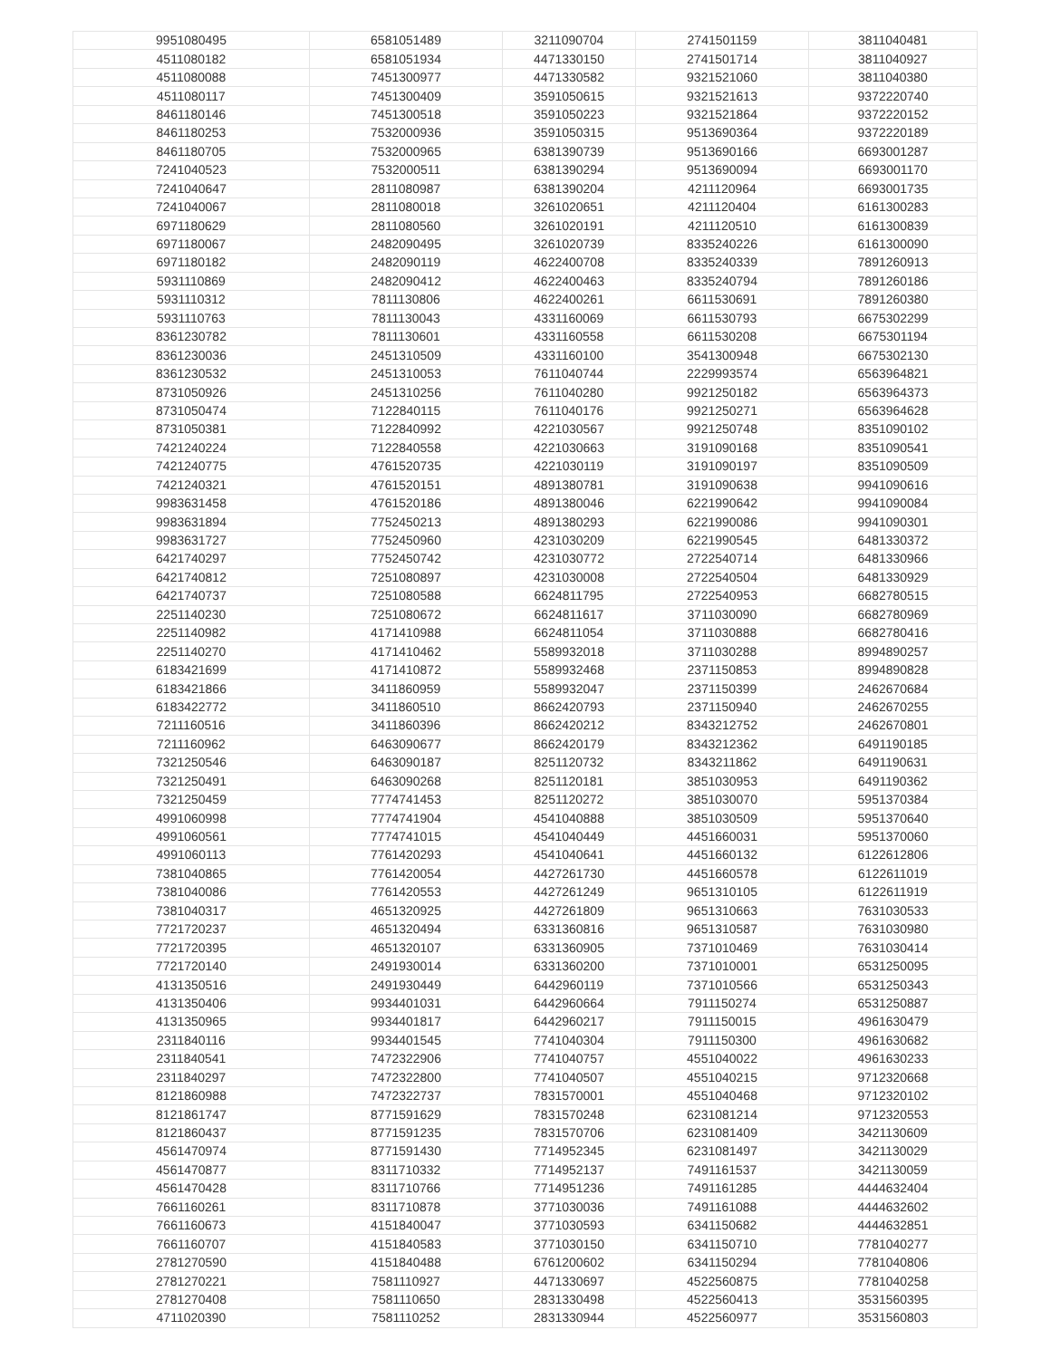| 9951080495 | 6581051489 | 3211090704 | 2741501159 | 3811040481 |
| 4511080182 | 6581051934 | 4471330150 | 2741501714 | 3811040927 |
| 4511080088 | 7451300977 | 4471330582 | 9321521060 | 3811040380 |
| 4511080117 | 7451300409 | 3591050615 | 9321521613 | 9372220740 |
| 8461180146 | 7451300518 | 3591050223 | 9321521864 | 9372220152 |
| 8461180253 | 7532000936 | 3591050315 | 9513690364 | 9372220189 |
| 8461180705 | 7532000965 | 6381390739 | 9513690166 | 6693001287 |
| 7241040523 | 7532000511 | 6381390294 | 9513690094 | 6693001170 |
| 7241040647 | 2811080987 | 6381390204 | 4211120964 | 6693001735 |
| 7241040067 | 2811080018 | 3261020651 | 4211120404 | 6161300283 |
| 6971180629 | 2811080560 | 3261020191 | 4211120510 | 6161300839 |
| 6971180067 | 2482090495 | 3261020739 | 8335240226 | 6161300090 |
| 6971180182 | 2482090119 | 4622400708 | 8335240339 | 7891260913 |
| 5931110869 | 2482090412 | 4622400463 | 8335240794 | 7891260186 |
| 5931110312 | 7811130806 | 4622400261 | 6611530691 | 7891260380 |
| 5931110763 | 7811130043 | 4331160069 | 6611530793 | 6675302299 |
| 8361230782 | 7811130601 | 4331160558 | 6611530208 | 6675301194 |
| 8361230036 | 2451310509 | 4331160100 | 3541300948 | 6675302130 |
| 8361230532 | 2451310053 | 7611040744 | 2229993574 | 6563964821 |
| 8731050926 | 2451310256 | 7611040280 | 9921250182 | 6563964373 |
| 8731050474 | 7122840115 | 7611040176 | 9921250271 | 6563964628 |
| 8731050381 | 7122840992 | 4221030567 | 9921250748 | 8351090102 |
| 7421240224 | 7122840558 | 4221030663 | 3191090168 | 8351090541 |
| 7421240775 | 4761520735 | 4221030119 | 3191090197 | 8351090509 |
| 7421240321 | 4761520151 | 4891380781 | 3191090638 | 9941090616 |
| 9983631458 | 4761520186 | 4891380046 | 6221990642 | 9941090084 |
| 9983631894 | 7752450213 | 4891380293 | 6221990086 | 9941090301 |
| 9983631727 | 7752450960 | 4231030209 | 6221990545 | 6481330372 |
| 6421740297 | 7752450742 | 4231030772 | 2722540714 | 6481330966 |
| 6421740812 | 7251080897 | 4231030008 | 2722540504 | 6481330929 |
| 6421740737 | 7251080588 | 6624811795 | 2722540953 | 6682780515 |
| 2251140230 | 7251080672 | 6624811617 | 3711030090 | 6682780969 |
| 2251140982 | 4171410988 | 6624811054 | 3711030888 | 6682780416 |
| 2251140270 | 4171410462 | 5589932018 | 3711030288 | 8994890257 |
| 6183421699 | 4171410872 | 5589932468 | 2371150853 | 8994890828 |
| 6183421866 | 3411860959 | 5589932047 | 2371150399 | 2462670684 |
| 6183422772 | 3411860510 | 8662420793 | 2371150940 | 2462670255 |
| 7211160516 | 3411860396 | 8662420212 | 8343212752 | 2462670801 |
| 7211160962 | 6463090677 | 8662420179 | 8343212362 | 6491190185 |
| 7321250546 | 6463090187 | 8251120732 | 8343211862 | 6491190631 |
| 7321250491 | 6463090268 | 8251120181 | 3851030953 | 6491190362 |
| 7321250459 | 7774741453 | 8251120272 | 3851030070 | 5951370384 |
| 4991060998 | 7774741904 | 4541040888 | 3851030509 | 5951370640 |
| 4991060561 | 7774741015 | 4541040449 | 4451660031 | 5951370060 |
| 4991060113 | 7761420293 | 4541040641 | 4451660132 | 6122612806 |
| 7381040865 | 7761420054 | 4427261730 | 4451660578 | 6122611019 |
| 7381040086 | 7761420553 | 4427261249 | 9651310105 | 6122611919 |
| 7381040317 | 4651320925 | 4427261809 | 9651310663 | 7631030533 |
| 7721720237 | 4651320494 | 6331360816 | 9651310587 | 7631030980 |
| 7721720395 | 4651320107 | 6331360905 | 7371010469 | 7631030414 |
| 7721720140 | 2491930014 | 6331360200 | 7371010001 | 6531250095 |
| 4131350516 | 2491930449 | 6442960119 | 7371010566 | 6531250343 |
| 4131350406 | 9934401031 | 6442960664 | 7911150274 | 6531250887 |
| 4131350965 | 9934401817 | 6442960217 | 7911150015 | 4961630479 |
| 2311840116 | 9934401545 | 7741040304 | 7911150300 | 4961630682 |
| 2311840541 | 7472322906 | 7741040757 | 4551040022 | 4961630233 |
| 2311840297 | 7472322800 | 7741040507 | 4551040215 | 9712320668 |
| 8121860988 | 7472322737 | 7831570001 | 4551040468 | 9712320102 |
| 8121861747 | 8771591629 | 7831570248 | 6231081214 | 9712320553 |
| 8121860437 | 8771591235 | 7831570706 | 6231081409 | 3421130609 |
| 4561470974 | 8771591430 | 7714952345 | 6231081497 | 3421130029 |
| 4561470877 | 8311710332 | 7714952137 | 7491161537 | 3421130059 |
| 4561470428 | 8311710766 | 7714951236 | 7491161285 | 4444632404 |
| 7661160261 | 8311710878 | 3771030036 | 7491161088 | 4444632602 |
| 7661160673 | 4151840047 | 3771030593 | 6341150682 | 4444632851 |
| 7661160707 | 4151840583 | 3771030150 | 6341150710 | 7781040277 |
| 2781270590 | 4151840488 | 6761200602 | 6341150294 | 7781040806 |
| 2781270221 | 7581110927 | 4471330697 | 4522560875 | 7781040258 |
| 2781270408 | 7581110650 | 2831330498 | 4522560413 | 3531560395 |
| 4711020390 | 7581110252 | 2831330944 | 4522560977 | 3531560803 |